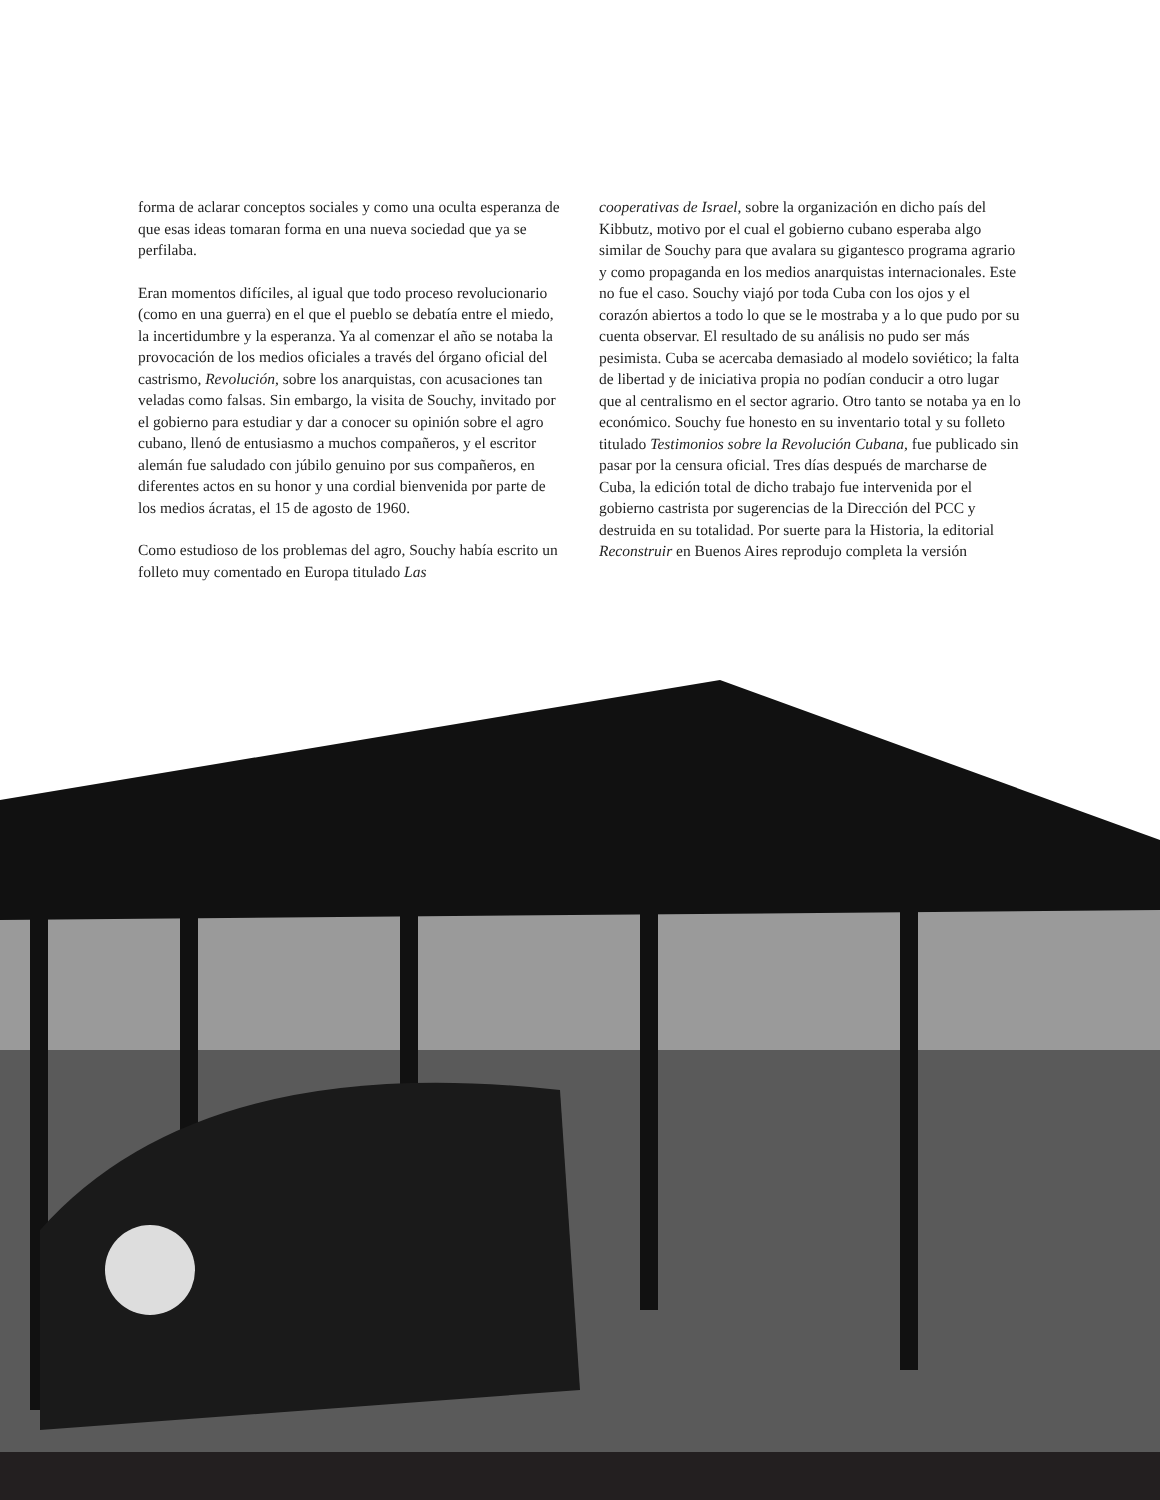forma de aclarar conceptos sociales y como una oculta esperanza de que esas ideas tomaran forma en una nueva sociedad que ya se perfilaba.
Eran momentos difíciles, al igual que todo proceso revolucionario (como en una guerra) en el que el pueblo se debatía entre el miedo, la incertidumbre y la esperanza. Ya al comenzar el año se notaba la provocación de los medios oficiales a través del órgano oficial del castrismo, Revolución, sobre los anarquistas, con acusaciones tan veladas como falsas. Sin embargo, la visita de Souchy, invitado por el gobierno para estudiar y dar a conocer su opinión sobre el agro cubano, llenó de entusiasmo a muchos compañeros, y el escritor alemán fue saludado con júbilo genuino por sus compañeros, en diferentes actos en su honor y una cordial bienvenida por parte de los medios ácratas, el 15 de agosto de 1960.
Como estudioso de los problemas del agro, Souchy había escrito un folleto muy comentado en Europa titulado Las
cooperativas de Israel, sobre la organización en dicho país del Kibbutz, motivo por el cual el gobierno cubano esperaba algo similar de Souchy para que avalara su gigantesco programa agrario y como propaganda en los medios anarquistas internacionales. Este no fue el caso. Souchy viajó por toda Cuba con los ojos y el corazón abiertos a todo lo que se le mostraba y a lo que pudo por su cuenta observar. El resultado de su análisis no pudo ser más pesimista. Cuba se acercaba demasiado al modelo soviético; la falta de libertad y de iniciativa propia no podían conducir a otro lugar que al centralismo en el sector agrario. Otro tanto se notaba ya en lo económico. Souchy fue honesto en su inventario total y su folleto titulado Testimonios sobre la Revolución Cubana, fue publicado sin pasar por la censura oficial. Tres días después de marcharse de Cuba, la edición total de dicho trabajo fue intervenida por el gobierno castrista por sugerencias de la Dirección del PCC y destruida en su totalidad. Por suerte para la Historia, la editorial Reconstruir en Buenos Aires reprodujo completa la versión